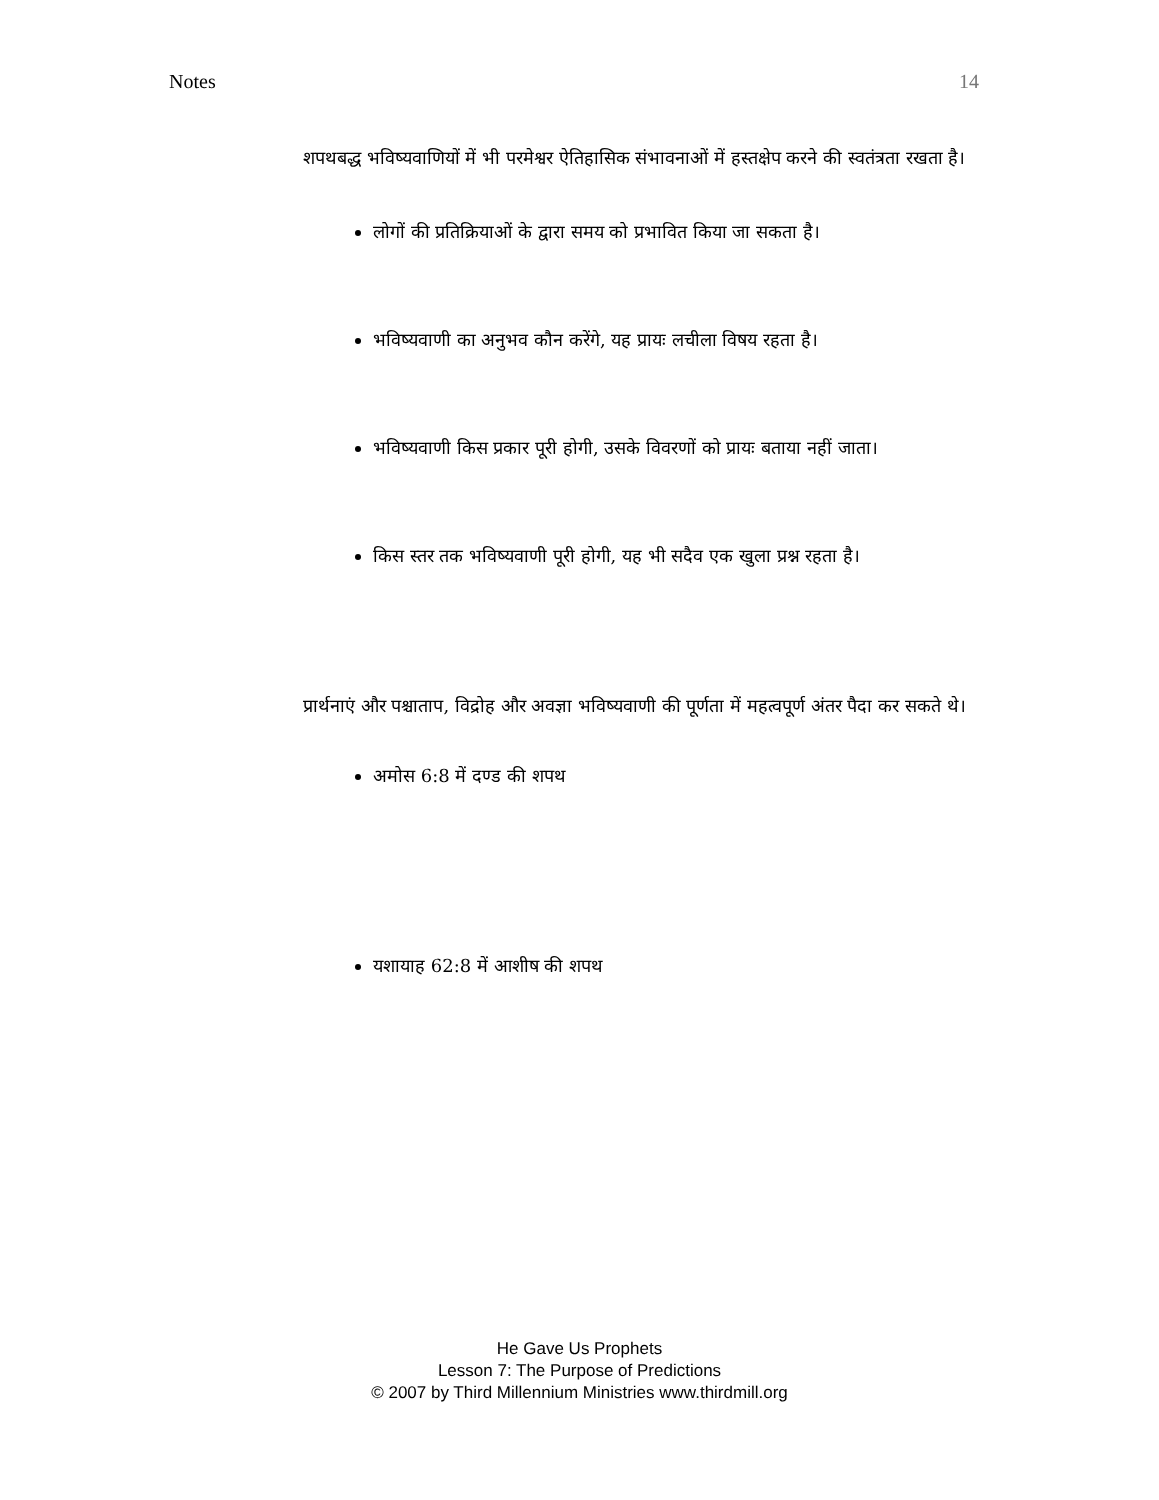Notes 14
शपथबद्ध भविष्यवाणियों में भी परमेश्वर ऐतिहासिक संभावनाओं में हस्तक्षेप करने की स्वतंत्रता रखता है।
लोगों की प्रतिक्रियाओं के द्वारा समय को प्रभावित किया जा सकता है।
भविष्यवाणी का अनुभव कौन करेंगे, यह प्रायः लचीला विषय रहता है।
भविष्यवाणी किस प्रकार पूरी होगी, उसके विवरणों को प्रायः बताया नहीं जाता।
किस स्तर तक भविष्यवाणी पूरी होगी, यह भी सदैव एक खुला प्रश्न रहता है।
प्रार्थनाएं और पश्चाताप, विद्रोह और अवज्ञा भविष्यवाणी की पूर्णता में महत्वपूर्ण अंतर पैदा कर सकते थे।
अमोस 6:8 में दण्ड की शपथ
यशायाह 62:8 में आशीष की शपथ
He Gave Us Prophets
Lesson 7: The Purpose of Predictions
© 2007 by Third Millennium Ministries www.thirdmill.org